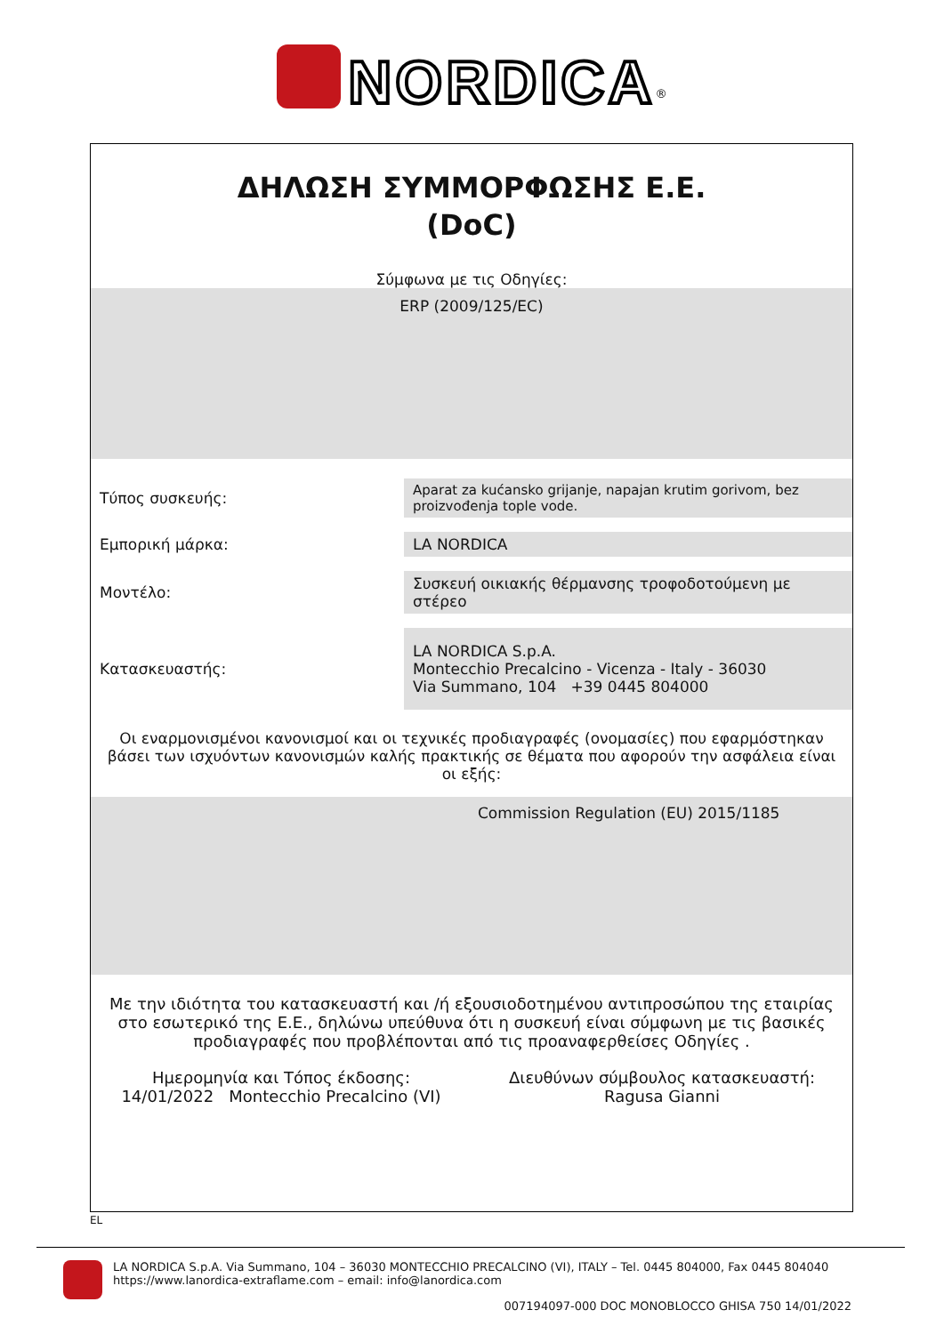NORDICA<sup>®</sup>
ΔΗΛΩΣΗ ΣΥΜΜΟΡΦΩΣΗΣ Ε.Ε.
(DoC)
Σύμφωνα με τις Οδηγίες:
ERP (2009/125/EC)
Τύπος συσκευής:
Aparat za kućansko grijanje, napajan krutim gorivom, bez proizvođenja tople vode.
Εμπορική μάρκα:
LA NORDICA
Μοντέλο:
Συσκευή οικιακής θέρμανσης τροφοδοτούμενη με στέρεο
Κατασκευαστής:
LA NORDICA S.p.A.
Montecchio Precalcino - Vicenza - Italy - 36030
Via Summano, 104 +39 0445 804000
Οι εναρμονισμένοι κανονισμοί και οι τεχνικές προδιαγραφές (ονομασίες) που εφαρμόστηκαν βάσει των ισχυόντων κανονισμών καλής πρακτικής σε θέματα που αφορούν την ασφάλεια είναι οι εξής:
Commission Regulation (EU) 2015/1185
Με την ιδιότητα του κατασκευαστή και /ή εξουσιοδοτημένου αντιπροσώπου της εταιρίας στο εσωτερικό της Ε.Ε., δηλώνω υπεύθυνα ότι η συσκευή είναι σύμφωνη με τις βασικές προδιαγραφές που προβλέπονται από τις προαναφερθείσες Οδηγίες .
Ημερομηνία και Τόπος έκδοσης:
14/01/2022 Montecchio Precalcino (VI)
Διευθύνων σύμβουλος κατασκευαστή:
Ragusa Gianni
EL
LA NORDICA S.p.A. Via Summano, 104 – 36030 MONTECCHIO PRECALCINO (VI), ITALY – Tel. 0445 804000, Fax 0445 804040
https://www.lanordica-extraflame.com – email: info@lanordica.com
007194097-000 DOC MONOBLOCCO GHISA 750 14/01/2022